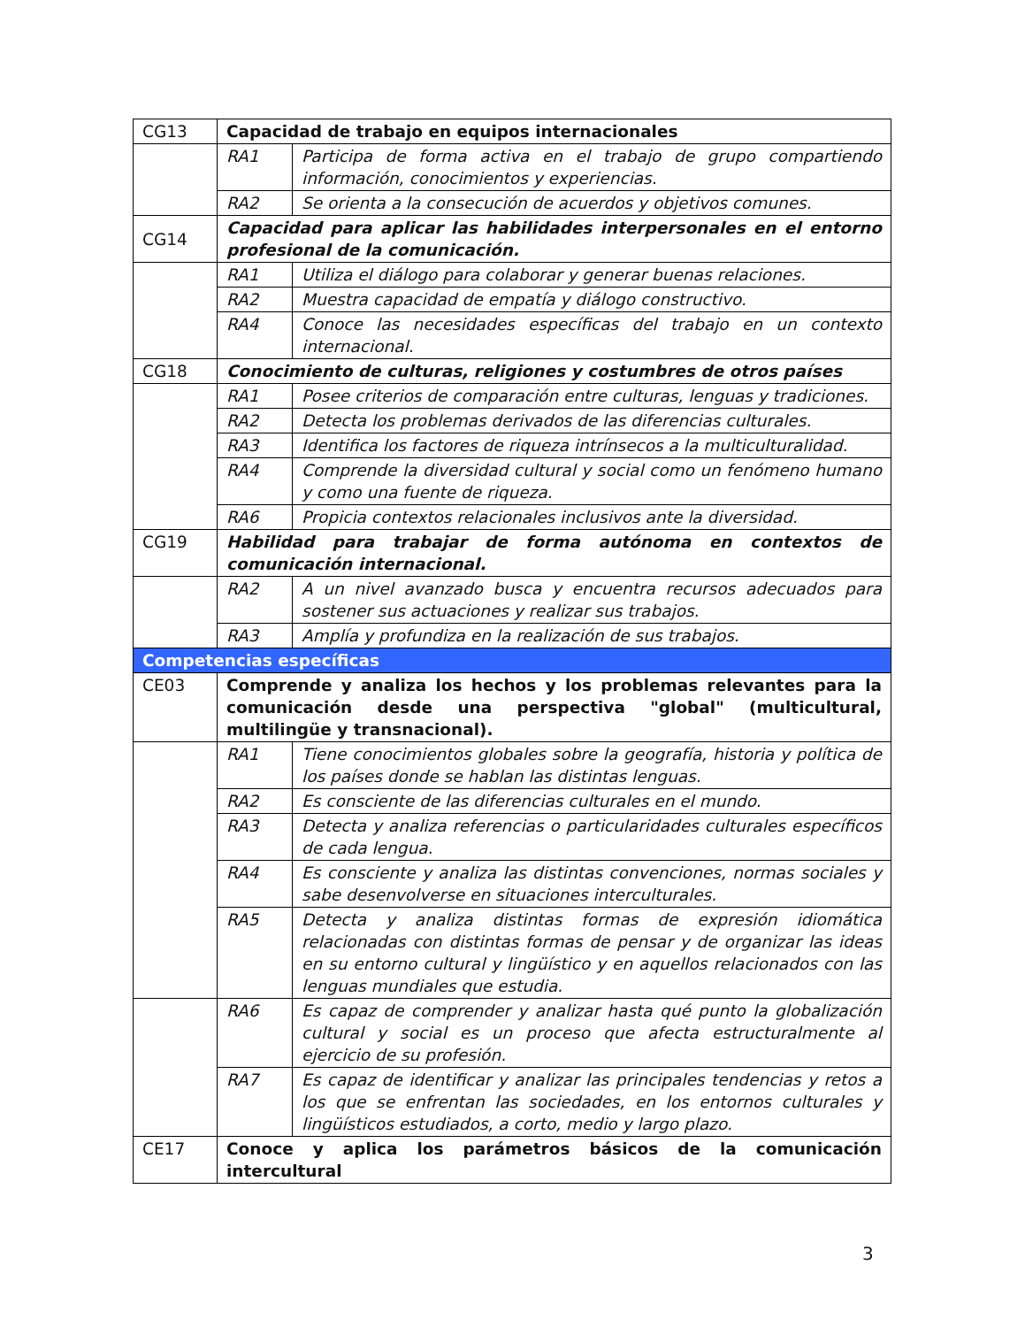| CG13 | Capacidad de trabajo en equipos internacionales | |
| | RA1 | Participa de forma activa en el trabajo de grupo compartiendo información, conocimientos y experiencias. |
| | RA2 | Se orienta a la consecución de acuerdos y objetivos comunes. |
| CG14 | Capacidad para aplicar las habilidades interpersonales en el entorno profesional de la comunicación. | |
| | RA1 | Utiliza el diálogo para colaborar y generar buenas relaciones. |
| | RA2 | Muestra capacidad de empatía y diálogo constructivo. |
| | RA4 | Conoce las necesidades específicas del trabajo en un contexto internacional. |
| CG18 | Conocimiento de culturas, religiones y costumbres de otros países | |
| | RA1 | Posee criterios de comparación entre culturas, lenguas y tradiciones. |
| | RA2 | Detecta los problemas derivados de las diferencias culturales. |
| | RA3 | Identifica los factores de riqueza intrínsecos a la multiculturalidad. |
| | RA4 | Comprende la diversidad cultural y social como un fenómeno humano y como una fuente de riqueza. |
| | RA6 | Propicia contextos relacionales inclusivos ante la diversidad. |
| CG19 | Habilidad para trabajar de forma autónoma en contextos de comunicación internacional. | |
| | RA2 | A un nivel avanzado busca y encuentra recursos adecuados para sostener sus actuaciones y realizar sus trabajos. |
| | RA3 | Amplía y profundiza en la realización de sus trabajos. |
| Competencias específicas | | |
| CE03 | Comprende y analiza los hechos y los problemas relevantes para la comunicación desde una perspectiva "global" (multicultural, multilingüe y transnacional). | |
| | RA1 | Tiene conocimientos globales sobre la geografía, historia y política de los países donde se hablan las distintas lenguas. |
| | RA2 | Es consciente de las diferencias culturales en el mundo. |
| | RA3 | Detecta y analiza referencias o particularidades culturales específicos de cada lengua. |
| | RA4 | Es consciente y analiza las distintas convenciones, normas sociales y sabe desenvolverse en situaciones interculturales. |
| | RA5 | Detecta y analiza distintas formas de expresión idiomática relacionadas con distintas formas de pensar y de organizar las ideas en su entorno cultural y lingüístico y en aquellos relacionados con las lenguas mundiales que estudia. |
| | RA6 | Es capaz de comprender y analizar hasta qué punto la globalización cultural y social es un proceso que afecta estructuralmente al ejercicio de su profesión. |
| | RA7 | Es capaz de identificar y analizar las principales tendencias y retos a los que se enfrentan las sociedades, en los entornos culturales y lingüísticos estudiados, a corto, medio y largo plazo. |
| CE17 | Conoce y aplica los parámetros básicos de la comunicación intercultural | |
3